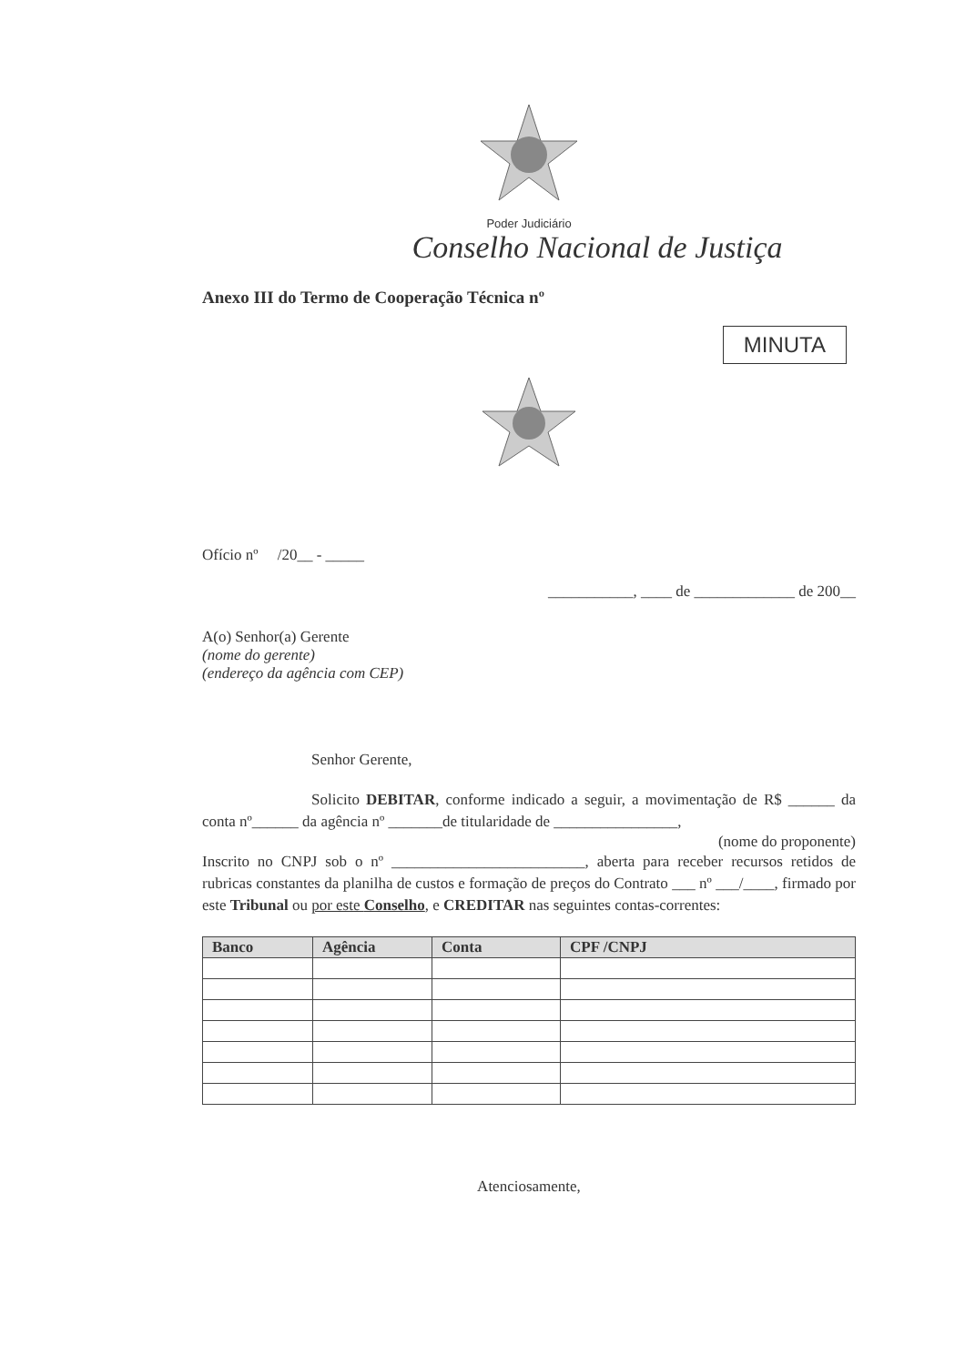Poder Judiciário
Conselho Nacional de Justiça
Anexo III do Termo de Cooperação Técnica nº
MINUTA
Ofício nº /20__ - _____
___________, ____ de _____________ de 200__
A(o) Senhor(a) Gerente
(nome do gerente)
(endereço da agência com CEP)
Senhor Gerente,
Solicito DEBITAR, conforme indicado a seguir, a movimentação de R$ ______ da conta nº______ da agência nº _______de titularidade de ________________,
(nome do proponente)
Inscrito no CNPJ sob o nº _________________________, aberta para receber recursos retidos de rubricas constantes da planilha de custos e formação de preços do Contrato ___ nº ___/____, firmado por este Tribunal ou por este Conselho, e CREDITAR nas seguintes contas-correntes:
| Banco | Agência | Conta | CPF /CNPJ |
| --- | --- | --- | --- |
Atenciosamente,